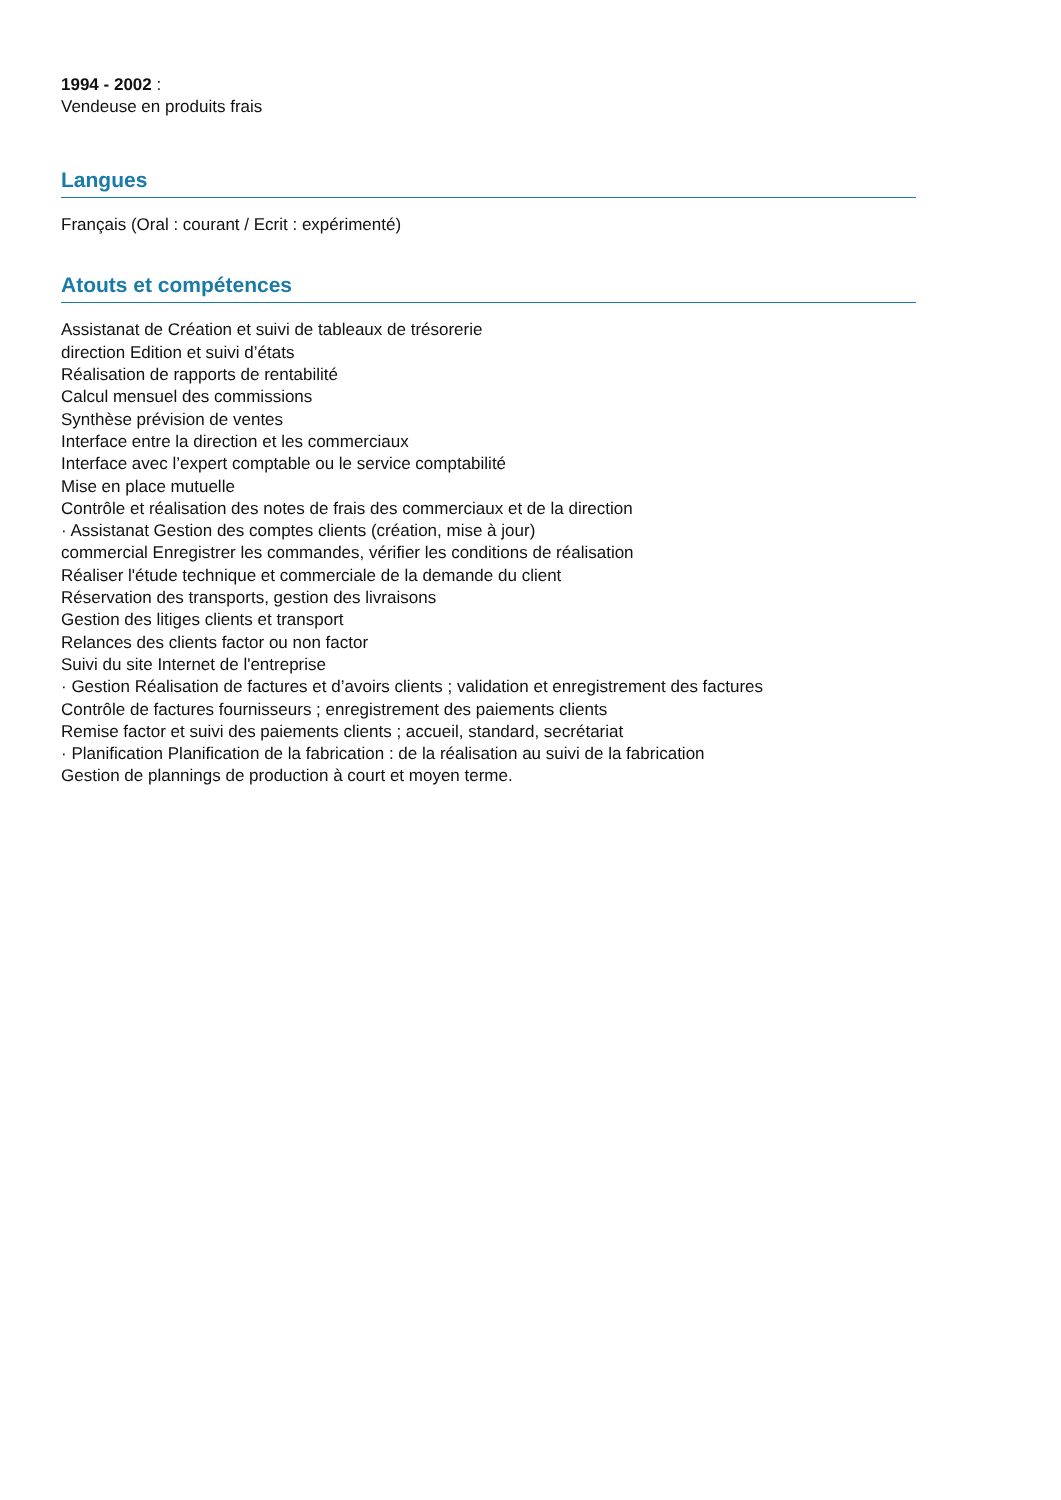1994 - 2002 :
Vendeuse en produits frais
Langues
Français (Oral : courant / Ecrit : expérimenté)
Atouts et compétences
Assistanat de Création et suivi de tableaux de trésorerie
direction Edition et suivi d’états
Réalisation de rapports de rentabilité
Calcul mensuel des commissions
Synthèse prévision de ventes
Interface entre la direction et les commerciaux
Interface avec l’expert comptable ou le service comptabilité
Mise en place mutuelle
Contrôle et réalisation des notes de frais des commerciaux et de la direction
· Assistanat Gestion des comptes clients (création, mise à jour)
commercial Enregistrer les commandes, vérifier les conditions de réalisation
Réaliser l'étude technique et commerciale de la demande du client
Réservation des transports, gestion des livraisons
Gestion des litiges clients et transport
Relances des clients factor ou non factor
Suivi du site Internet de l'entreprise
· Gestion Réalisation de factures et d’avoirs clients ; validation et enregistrement des factures
Contrôle de factures fournisseurs ; enregistrement des paiements clients
Remise factor et suivi des paiements clients ; accueil, standard, secrétariat
· Planification Planification de la fabrication : de la réalisation au suivi de la fabrication
Gestion de plannings de production à court et moyen terme.